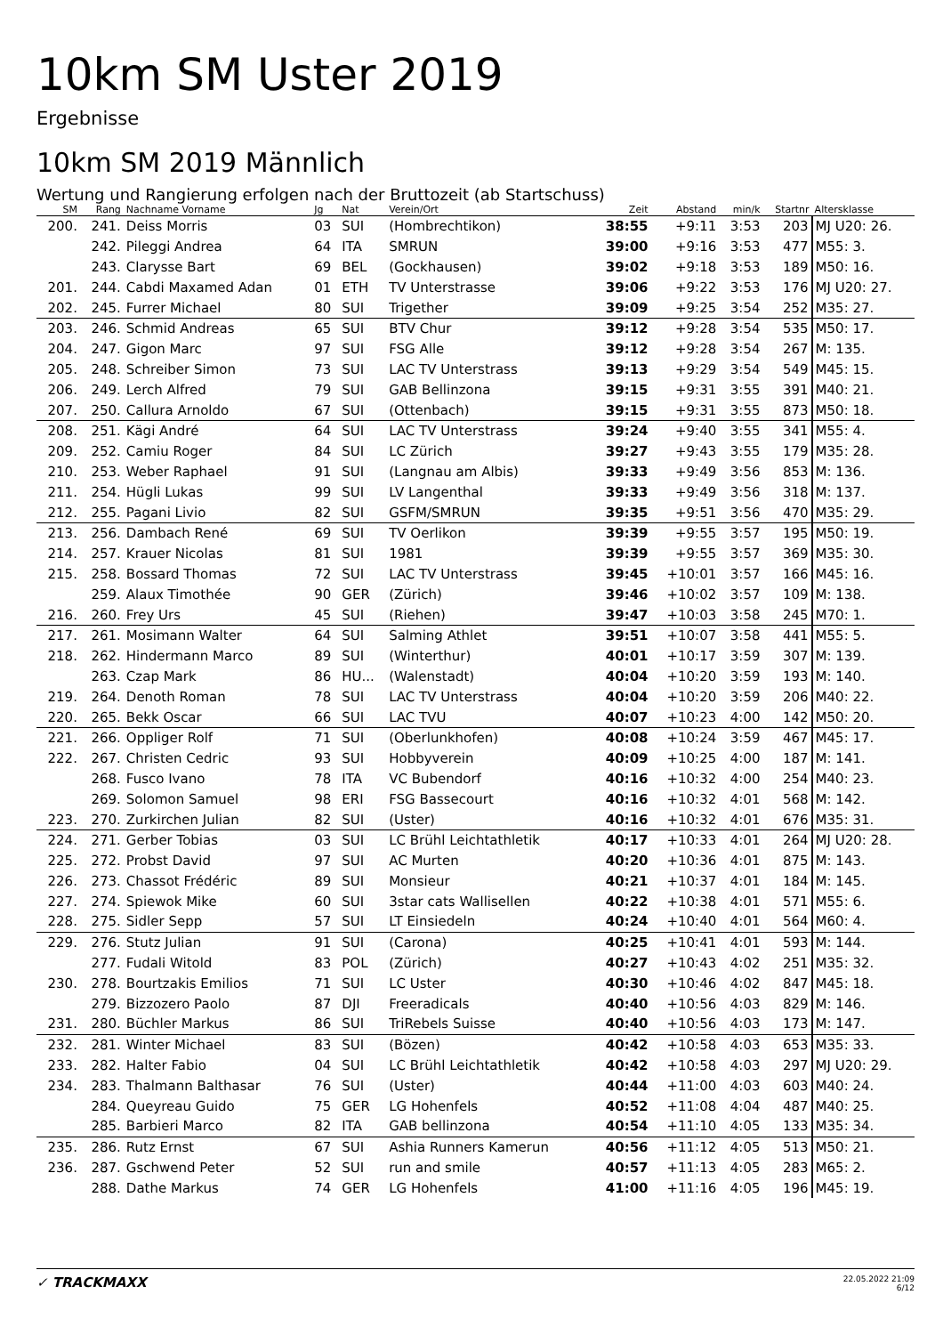10km SM Uster 2019
Ergebnisse
10km SM 2019 Männlich
Wertung und Rangierung erfolgen nach der Bruttozeit (ab Startschuss)
| SM | Rang | Nachname Vorname | Jg | Nat | Verein/Ort | Zeit | Abstand | min/k | Startnr | Altersklasse |
| --- | --- | --- | --- | --- | --- | --- | --- | --- | --- | --- |
| 200. | 241. | Deiss Morris | 03 | SUI | (Hombrechtikon) | 38:55 | +9:11 | 3:53 | 203 | MJ U20: 26. |
| | 242. | Pileggi Andrea | 64 | ITA | SMRUN | 39:00 | +9:16 | 3:53 | 477 | M55: 3. |
| | 243. | Clarysse Bart | 69 | BEL | (Gockhausen) | 39:02 | +9:18 | 3:53 | 189 | M50: 16. |
| 201. | 244. | Cabdi Maxamed Adan | 01 | ETH | TV Unterstrasse | 39:06 | +9:22 | 3:53 | 176 | MJ U20: 27. |
| 202. | 245. | Furrer Michael | 80 | SUI | Trigether | 39:09 | +9:25 | 3:54 | 252 | M35: 27. |
| 203. | 246. | Schmid Andreas | 65 | SUI | BTV Chur | 39:12 | +9:28 | 3:54 | 535 | M50: 17. |
| 204. | 247. | Gigon Marc | 97 | SUI | FSG Alle | 39:12 | +9:28 | 3:54 | 267 | M: 135. |
| 205. | 248. | Schreiber Simon | 73 | SUI | LAC TV Unterstrass | 39:13 | +9:29 | 3:54 | 549 | M45: 15. |
| 206. | 249. | Lerch Alfred | 79 | SUI | GAB Bellinzona | 39:15 | +9:31 | 3:55 | 391 | M40: 21. |
| 207. | 250. | Callura Arnoldo | 67 | SUI | (Ottenbach) | 39:15 | +9:31 | 3:55 | 873 | M50: 18. |
| 208. | 251. | Kägi André | 64 | SUI | LAC TV Unterstrass | 39:24 | +9:40 | 3:55 | 341 | M55: 4. |
| 209. | 252. | Camiu Roger | 84 | SUI | LC Zürich | 39:27 | +9:43 | 3:55 | 179 | M35: 28. |
| 210. | 253. | Weber Raphael | 91 | SUI | (Langnau am Albis) | 39:33 | +9:49 | 3:56 | 853 | M: 136. |
| 211. | 254. | Hügli Lukas | 99 | SUI | LV Langenthal | 39:33 | +9:49 | 3:56 | 318 | M: 137. |
| 212. | 255. | Pagani Livio | 82 | SUI | GSFM/SMRUN | 39:35 | +9:51 | 3:56 | 470 | M35: 29. |
| 213. | 256. | Dambach René | 69 | SUI | TV Oerlikon | 39:39 | +9:55 | 3:57 | 195 | M50: 19. |
| 214. | 257. | Krauer Nicolas | 81 | SUI | 1981 | 39:39 | +9:55 | 3:57 | 369 | M35: 30. |
| 215. | 258. | Bossard Thomas | 72 | SUI | LAC TV Unterstrass | 39:45 | +10:01 | 3:57 | 166 | M45: 16. |
| | 259. | Alaux Timothée | 90 | GER | (Zürich) | 39:46 | +10:02 | 3:57 | 109 | M: 138. |
| 216. | 260. | Frey Urs | 45 | SUI | (Riehen) | 39:47 | +10:03 | 3:58 | 245 | M70: 1. |
| 217. | 261. | Mosimann Walter | 64 | SUI | Salming Athlet | 39:51 | +10:07 | 3:58 | 441 | M55: 5. |
| 218. | 262. | Hindermann Marco | 89 | SUI | (Winterthur) | 40:01 | +10:17 | 3:59 | 307 | M: 139. |
| | 263. | Czap Mark | 86 | HU... | (Walenstadt) | 40:04 | +10:20 | 3:59 | 193 | M: 140. |
| 219. | 264. | Denoth Roman | 78 | SUI | LAC TV Unterstrass | 40:04 | +10:20 | 3:59 | 206 | M40: 22. |
| 220. | 265. | Bekk Oscar | 66 | SUI | LAC TVU | 40:07 | +10:23 | 4:00 | 142 | M50: 20. |
| 221. | 266. | Oppliger Rolf | 71 | SUI | (Oberlunkhofen) | 40:08 | +10:24 | 3:59 | 467 | M45: 17. |
| 222. | 267. | Christen Cedric | 93 | SUI | Hobbyverein | 40:09 | +10:25 | 4:00 | 187 | M: 141. |
| | 268. | Fusco Ivano | 78 | ITA | VC Bubendorf | 40:16 | +10:32 | 4:00 | 254 | M40: 23. |
| | 269. | Solomon Samuel | 98 | ERI | FSG Bassecourt | 40:16 | +10:32 | 4:01 | 568 | M: 142. |
| 223. | 270. | Zurkirchen Julian | 82 | SUI | (Uster) | 40:16 | +10:32 | 4:01 | 676 | M35: 31. |
| 224. | 271. | Gerber Tobias | 03 | SUI | LC Brühl Leichtathletik | 40:17 | +10:33 | 4:01 | 264 | MJ U20: 28. |
| 225. | 272. | Probst David | 97 | SUI | AC Murten | 40:20 | +10:36 | 4:01 | 875 | M: 143. |
| 226. | 273. | Chassot Frédéric | 89 | SUI | Monsieur | 40:21 | +10:37 | 4:01 | 184 | M: 145. |
| 227. | 274. | Spiewok Mike | 60 | SUI | 3star cats Wallisellen | 40:22 | +10:38 | 4:01 | 571 | M55: 6. |
| 228. | 275. | Sidler Sepp | 57 | SUI | LT Einsiedeln | 40:24 | +10:40 | 4:01 | 564 | M60: 4. |
| 229. | 276. | Stutz Julian | 91 | SUI | (Carona) | 40:25 | +10:41 | 4:01 | 593 | M: 144. |
| | 277. | Fudali Witold | 83 | POL | (Zürich) | 40:27 | +10:43 | 4:02 | 251 | M35: 32. |
| 230. | 278. | Bourtzakis Emilios | 71 | SUI | LC Uster | 40:30 | +10:46 | 4:02 | 847 | M45: 18. |
| | 279. | Bizzozero Paolo | 87 | DJI | Freeradicals | 40:40 | +10:56 | 4:03 | 829 | M: 146. |
| 231. | 280. | Büchler Markus | 86 | SUI | TriRebels Suisse | 40:40 | +10:56 | 4:03 | 173 | M: 147. |
| 232. | 281. | Winter Michael | 83 | SUI | (Bözen) | 40:42 | +10:58 | 4:03 | 653 | M35: 33. |
| 233. | 282. | Halter Fabio | 04 | SUI | LC Brühl Leichtathletik | 40:42 | +10:58 | 4:03 | 297 | MJ U20: 29. |
| 234. | 283. | Thalmann Balthasar | 76 | SUI | (Uster) | 40:44 | +11:00 | 4:03 | 603 | M40: 24. |
| | 284. | Queyreau Guido | 75 | GER | LG Hohenfels | 40:52 | +11:08 | 4:04 | 487 | M40: 25. |
| | 285. | Barbieri Marco | 82 | ITA | GAB bellinzona | 40:54 | +11:10 | 4:05 | 133 | M35: 34. |
| 235. | 286. | Rutz Ernst | 67 | SUI | Ashia Runners Kamerun | 40:56 | +11:12 | 4:05 | 513 | M50: 21. |
| 236. | 287. | Gschwend Peter | 52 | SUI | run and smile | 40:57 | +11:13 | 4:05 | 283 | M65: 2. |
| | 288. | Dathe Markus | 74 | GER | LG Hohenfels | 41:00 | +11:16 | 4:05 | 196 | M45: 19. |
✓ TRACKMAXX
22.05.2022 21:09
6/12